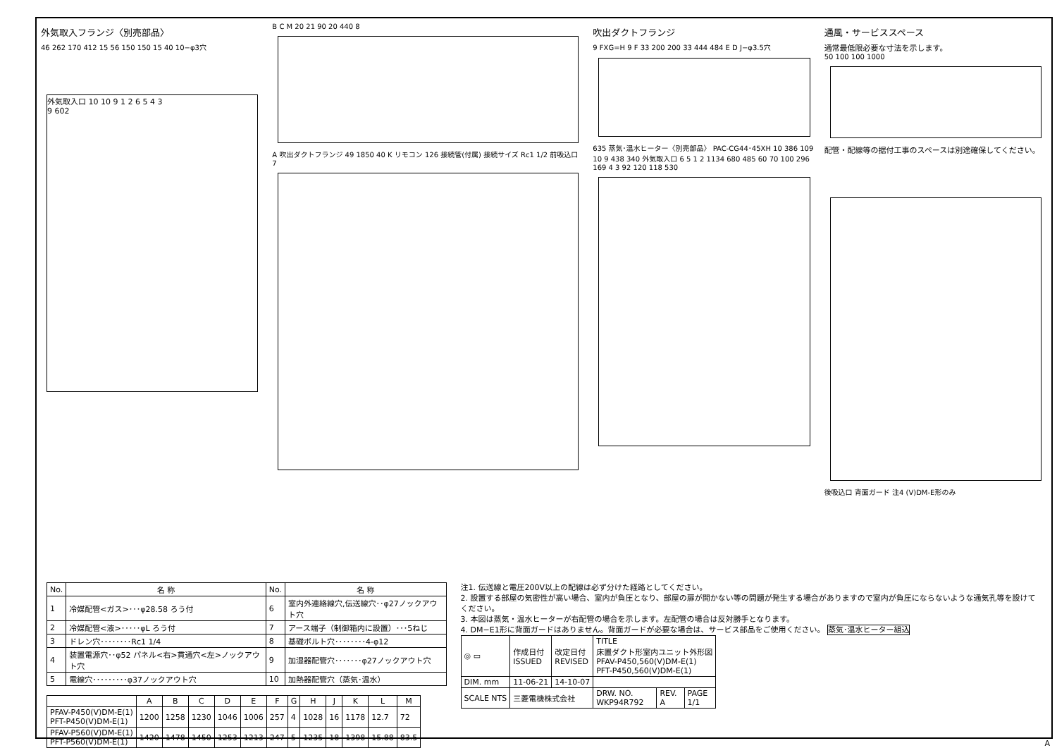外気取入フランジ〈別売部品〉
46 262 170 412 15 56 150 150 15 40 10−φ3穴
外気取入口 10 10 9 1 2 6 5 4 3
9 602
B C M 20 21 90 20 440 8
A 吹出ダクトフランジ 49 1850 40 K リモコン 126 接続管(付属) 接続サイズ Rc1 1/2 前吸込口 7
吹出ダクトフランジ
9 FXG=H 9 F 33 200 200 33 444 484 E D J−φ3.5穴
635 蒸気･温水ヒーター〈別売部品〉 PAC-CG44･45XH 10 386 109 10 9 438 340 外気取入口 6 5 1 2 1134 680 485 60 70 100 296 169 4 3 92 120 118 530
通風・サービススペース
通常最低限必要な寸法を示します。
50 100 100 1000
配管・配線等の据付工事のスペースは別途確保してください。
後吸込口 背面ガード 注4 (V)DM-E形のみ
| No. | 名 称 | No. | 名 称 |
| --- | --- | --- | --- |
| 1 | 冷媒配管<ガス>･･･φ28.58 ろう付 | 6 | 室内外連絡線穴,伝送線穴･･φ27ノックアウト穴 |
| 2 | 冷媒配管<液>･････φL ろう付 | 7 | アース端子（制御箱内に設置）･･･5ねじ |
| 3 | ドレン穴････････Rc1 1/4 | 8 | 基礎ボルト穴････････4-φ12 |
| 4 | 装置電源穴･･φ52 パネル<右>貫通穴<左>ノックアウト穴 | 9 | 加湿器配管穴･･･････φ27ノックアウト穴 |
| 5 | 電線穴･････････φ37ノックアウト穴 | 10 | 加熱器配管穴（蒸気･温水） |
| | A | B | C | D | E | F | G | H | J | K | L | M |
| --- | --- | --- | --- | --- | --- | --- | --- | --- | --- | --- | --- | --- |
| PFAV-P450(V)DM-E(1) PFT-P450(V)DM-E(1) | 1200 | 1258 | 1230 | 1046 | 1006 | 257 | 4 | 1028 | 16 | 1178 | 12.7 | 72 |
| PFAV-P560(V)DM-E(1) PFT-P560(V)DM-E(1) | 1420 | 1478 | 1450 | 1253 | 1213 | 247 | 5 | 1235 | 18 | 1398 | 15.88 | 83.5 |
注1. 伝送線と電圧200V以上の配線は必ず分けた経路としてください。
2. 設置する部屋の気密性が高い場合、室内が負圧となり、部屋の扉が開かない等の問題が発生する場合がありますので室内が負圧にならないような通気孔等を設けてください。
3. 本図は蒸気・温水ヒーターが右配管の場合を示します。左配管の場合は反対勝手となります。
4. DM−E1形に背面ガードはありません。背面ガードが必要な場合は、サービス部品をご使用ください。 蒸気･温水ヒーター組込
| ◎ ▭ | 作成日付 ISSUED | 改定日付 REVISED | TITLE 床置ダクト形室内ユニット外形図 PFAV-P450,560(V)DM-E(1) PFT-P450,560(V)DM-E(1) | | |
| DIM. mm | 11-06-21 | 14-10-07 | | | |
| SCALE NTS | 三菱電機株式会社 | | DRW. NO. WKP94R792 | REV. A | PAGE 1/1 |
A